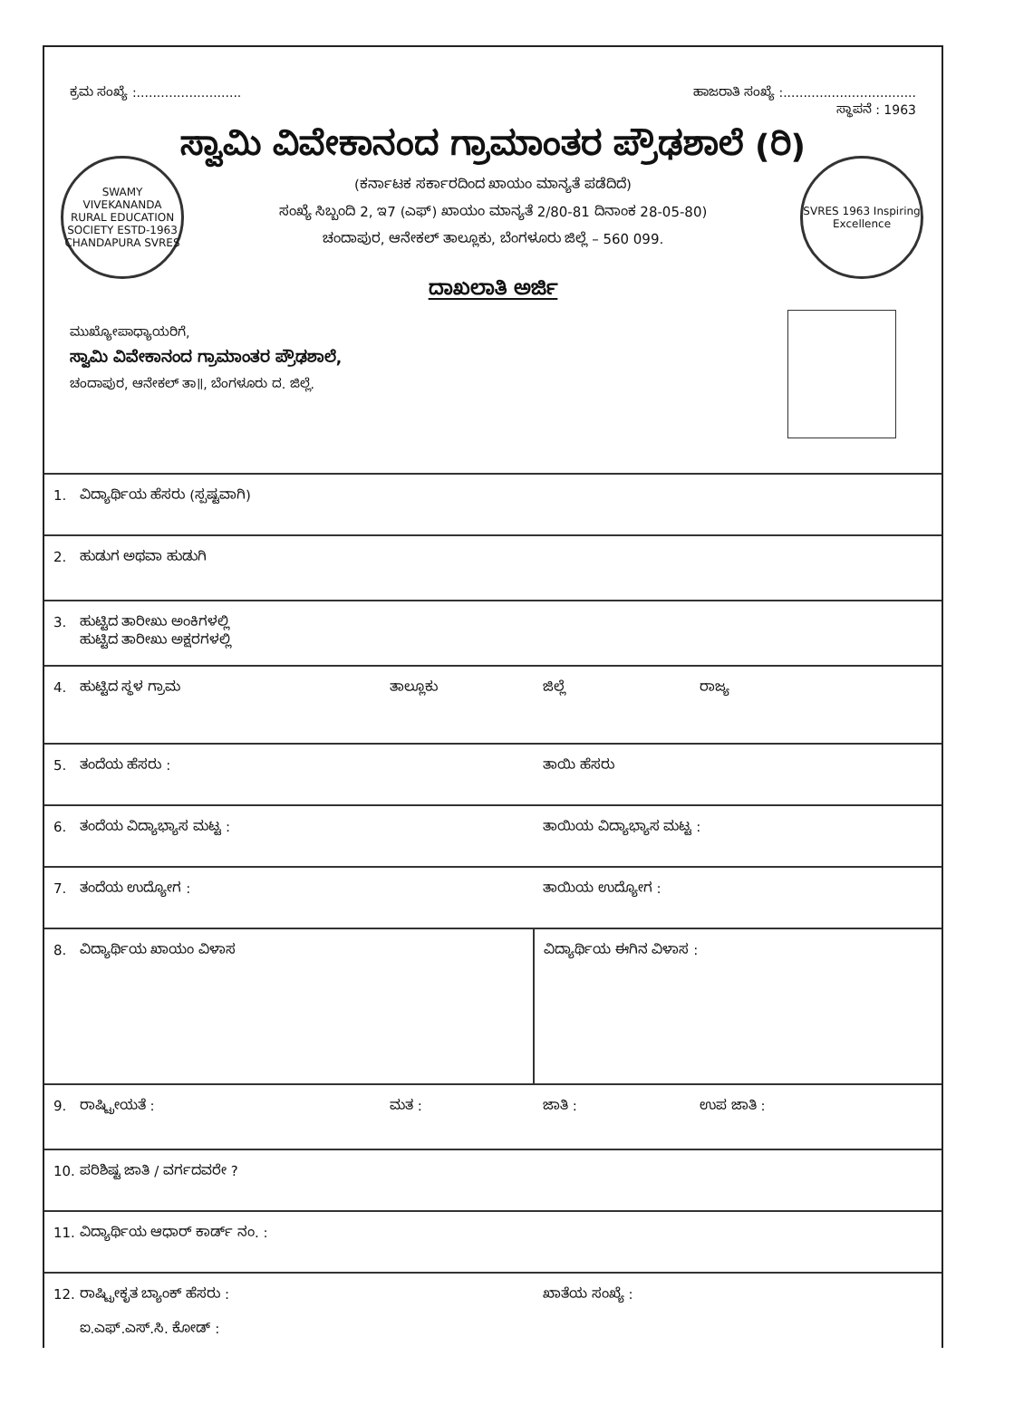ಕ್ರಮ ಸಂಖ್ಯೆ :.......................... ಹಾಜರಾತಿ ಸಂಖ್ಯೆ :.................................
ಸ್ಥಾಪನೆ : 1963
ಸ್ವಾಮಿ ವಿವೇಕಾನಂದ ಗ್ರಾಮಾಂತರ ಪ್ರೌಢಶಾಲೆ (ರಿ)
(ಕರ್ನಾಟಕ ಸರ್ಕಾರದಿಂದ ಖಾಯಂ ಮಾನ್ಯತೆ ಪಡೆದಿದೆ)
ಸಂಖ್ಯೆ ಸಿಬ್ಬಂದಿ 2, ಇ7 (ಎಫ್) ಖಾಯಂ ಮಾನ್ಯತೆ 2/80-81 ದಿನಾಂಕ 28-05-80)
ಚಂದಾಪುರ, ಆನೇಕಲ್ ತಾಲ್ಲೂಕು, ಬೆಂಗಳೂರು ಜಿಲ್ಲೆ – 560 099.
SWAMY VIVEKANANDA RURAL EDUCATION SOCIETY ESTD-1963 CHANDAPURA SVRES
SVRES 1963 Inspiring Excellence
ದಾಖಲಾತಿ ಅರ್ಜಿ
ಮುಖ್ಯೋಪಾಧ್ಯಾಯರಿಗೆ,
ಸ್ವಾಮಿ ವಿವೇಕಾನಂದ ಗ್ರಾಮಾಂತರ ಪ್ರೌಢಶಾಲೆ,
ಚಂದಾಪುರ, ಆನೇಕಲ್ ತಾ॥, ಬೆಂಗಳೂರು ದ. ಜಿಲ್ಲೆ.
| 1. ವಿದ್ಯಾರ್ಥಿಯ ಹೆಸರು (ಸ್ಪಷ್ಟವಾಗಿ) | | | |
| 2. ಹುಡುಗ ಅಥವಾ ಹುಡುಗಿ | | | |
| 3. ಹುಟ್ಟಿದ ತಾರೀಖು ಅಂಕಿಗಳಲ್ಲಿ ಹುಟ್ಟಿದ ತಾರೀಖು ಅಕ್ಷರಗಳಲ್ಲಿ | | | |
| 4. ಹುಟ್ಟಿದ ಸ್ಥಳ ಗ್ರಾಮ | ತಾಲ್ಲೂಕು | ಜಿಲ್ಲೆ | ರಾಜ್ಯ |
| 5. ತಂದೆಯ ಹೆಸರು : | | ತಾಯಿ ಹೆಸರು | |
| 6. ತಂದೆಯ ವಿದ್ಯಾಭ್ಯಾಸ ಮಟ್ಟ : | | ತಾಯಿಯ ವಿದ್ಯಾಭ್ಯಾಸ ಮಟ್ಟ : | |
| 7. ತಂದೆಯ ಉದ್ಯೋಗ : | | ತಾಯಿಯ ಉದ್ಯೋಗ : | |
| 8. ವಿದ್ಯಾರ್ಥಿಯ ಖಾಯಂ ವಿಳಾಸ | | ವಿದ್ಯಾರ್ಥಿಯ ಈಗಿನ ವಿಳಾಸ : | |
| 9. ರಾಷ್ಟ್ರೀಯತೆ : | ಮತ : | ಜಾತಿ : | ಉಪ ಜಾತಿ : |
| 10. ಪರಿಶಿಷ್ಟ ಜಾತಿ / ವರ್ಗದವರೇ ? | | | |
| 11. ವಿದ್ಯಾರ್ಥಿಯ ಆಧಾರ್ ಕಾರ್ಡ್ ನಂ. : | | | |
| 12. ರಾಷ್ಟ್ರೀಕೃತ ಬ್ಯಾಂಕ್ ಹೆಸರು : ಐ.ಎಫ್.ಎಸ್.ಸಿ. ಕೋಡ್ : | | ಖಾತೆಯ ಸಂಖ್ಯೆ : | |